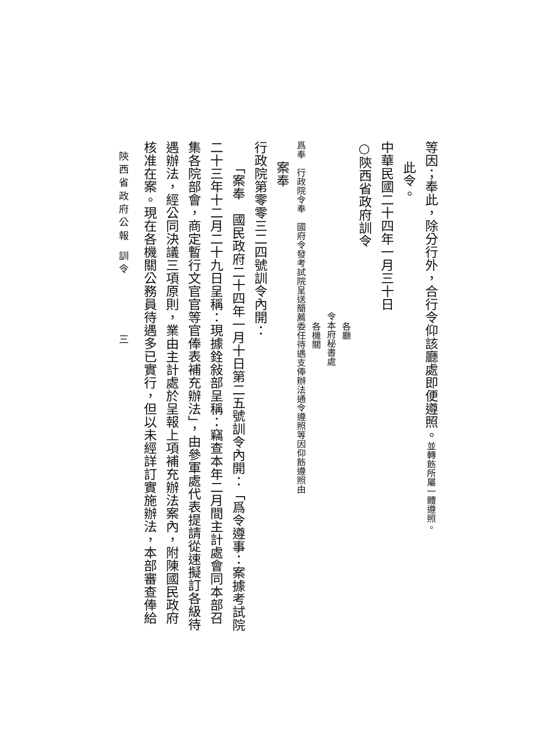等因；奉此，除分行外，合行令仰該廳處即便遵照。並轉飭所屬一體遵照。
此令。
中華民國二十四年一月三十日
○陝西省政府訓令
各廳
令本府秘書處
各機關
爲奉　行政院令奉　國府令發考試院呈送簡薦委任待遇支俸辦法通令遵照等因仰飭遵照由
案奉
行政院第零零三二四號訓令內開：
「案奉　國民政府二十四年一月十日第二五號訓令內開：「爲令遵事：案據考試院
二十三年十二月二十九日呈稱：現據銓敍部呈稱：竊查本年二月間主計處會同本部召
集各院部會，商定暫行文官官等官俸表補充辦法」，由參軍處代表提請從速擬訂各級待
遇辦法，經公同決議三項原則，業由主計處於呈報上項補充辦法案內，附陳國民政府
核准在案。現在各機關公務員待遇多已實行，但以未經詳訂實施辦法，本部審查俸給
陝 西 省 政 府 公 報　訓 令　　　　　　三